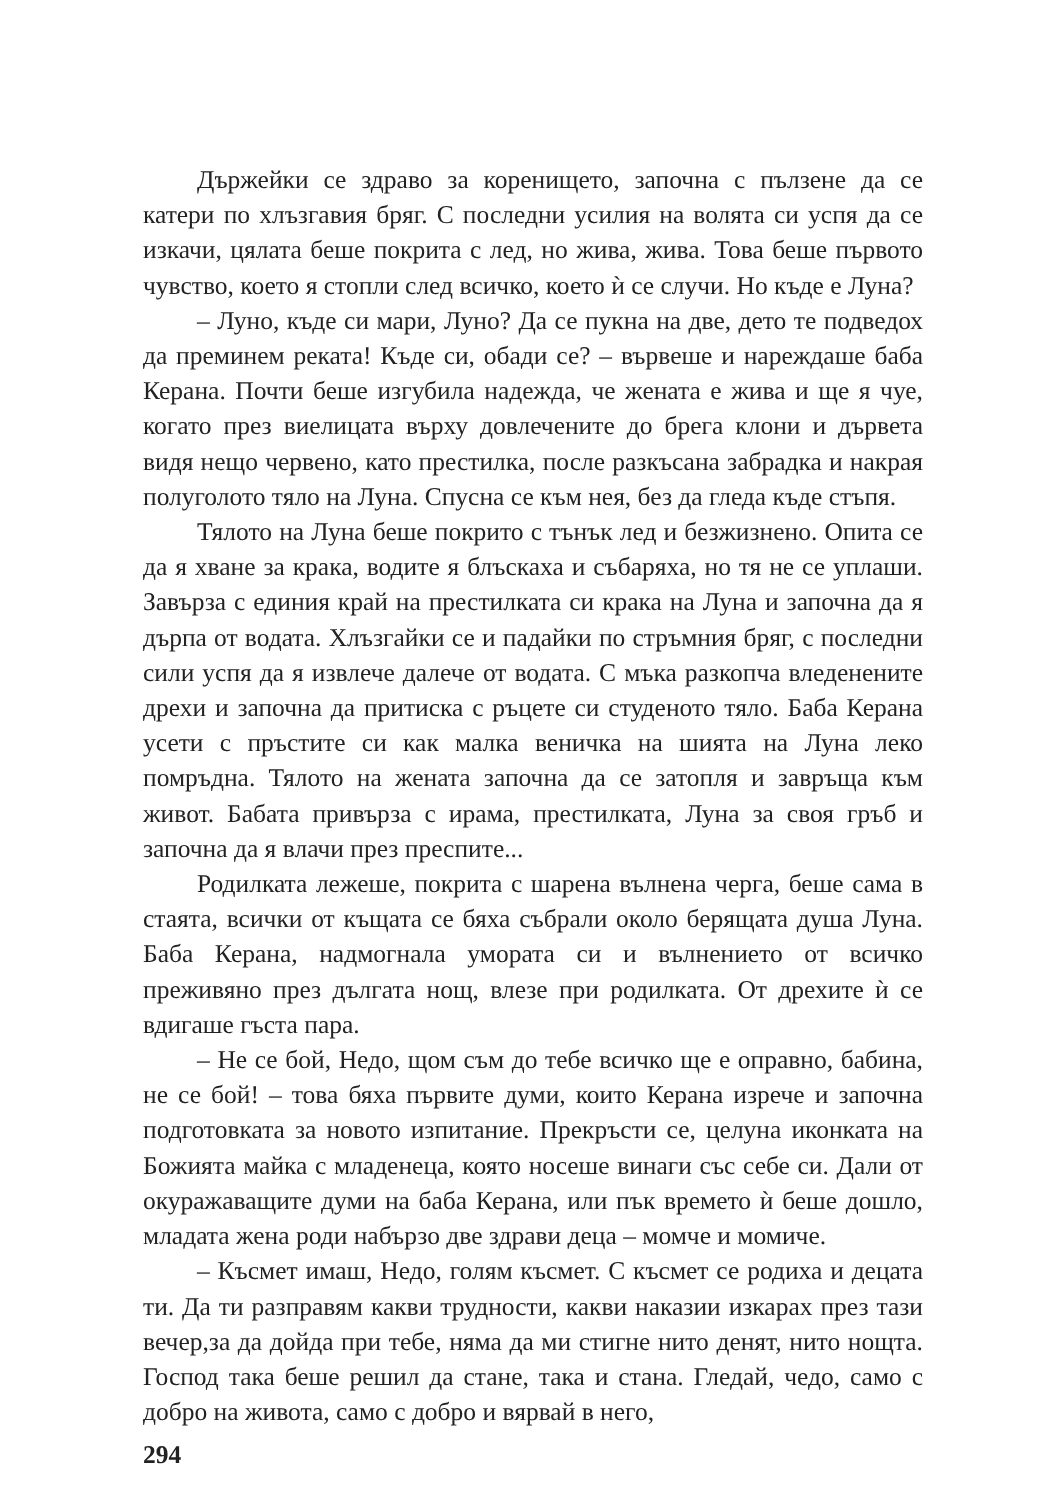Държейки се здраво за коренището, започна с пълзене да се катери по хлъзгавия бряг. С последни усилия на волята си успя да се изкачи, цялата беше покрита с лед, но жива, жива. Това беше първото чувство, което я стопли след всичко, което ѝ се случи. Но къде е Луна?
– Луно, къде си мари, Луно? Да се пукна на две, дето те подведох да преминем реката! Къде си, обади се? – вървеше и нареждаше баба Керана. Почти беше изгубила надежда, че жената е жива и ще я чуе, когато през виелицата върху довлечените до брега клони и дървета видя нещо червено, като престилка, после разкъсана забрадка и накрая полуголото тяло на Луна. Спусна се към нея, без да гледа къде стъпя.
Тялото на Луна беше покрито с тънък лед и безжизнено. Опита се да я хване за крака, водите я блъскаха и събаряха, но тя не се уплаши. Завърза с единия край на престилката си крака на Луна и започна да я дърпа от водата. Хлъзгайки се и падайки по стръмния бряг, с последни сили успя да я извлече далече от водата. С мъка разкопча вледенените дрехи и започна да притиска с ръцете си студеното тяло. Баба Керана усети с пръстите си как малка веничка на шията на Луна леко помръдна. Тялото на жената започна да се затопля и завръща към живот. Бабата привърза с ирама, престилката, Луна за своя гръб и започна да я влачи през преспите...
Родилката лежеше, покрита с шарена вълнена черга, беше сама в стаята, всички от къщата се бяха събрали около берящата душа Луна. Баба Керана, надмогнала умората си и вълнението от всичко преживяно през дългата нощ, влезе при родилката. От дрехите ѝ се вдигаше гъста пара.
– Не се бой, Недо, щом съм до тебе всичко ще е оправно, бабина, не се бой! – това бяха първите думи, които Керана изрече и започна подготовката за новото изпитание. Прекръсти се, целуна иконката на Божията майка с младенеца, която носеше винаги със себе си. Дали от окуражаващите думи на баба Керана, или пък времето ѝ беше дошло, младата жена роди набързо две здрави деца – момче и момиче.
– Късмет имаш, Недо, голям късмет. С късмет се родиха и децата ти. Да ти разправям какви трудности, какви наказии изкарах през тази вечер,за да дойда при тебе, няма да ми стигне нито денят, нито нощта. Господ така беше решил да стане, така и стана. Гледай, чедо, само с добро на живота, само с добро и вярвай в него,
294